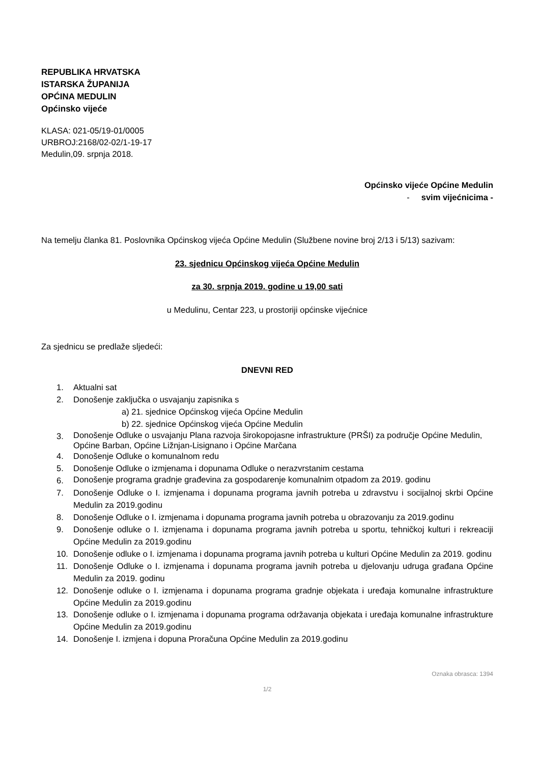REPUBLIKA HRVATSKA
ISTARSKA ŽUPANIJA
OPĆINA MEDULIN
Općinsko vijeće
KLASA: 021-05/19-01/0005
URBROJ:2168/02-02/1-19-17
Medulin,09. srpnja 2018.
Općinsko vijeće Općine Medulin
- svim vijećnicima -
Na temelju članka 81. Poslovnika Općinskog vijeća Općine Medulin (Službene novine broj 2/13 i 5/13) sazivam:
23. sjednicu Općinskog vijeća Općine Medulin
za 30. srpnja 2019. godine u 19,00 sati
u Medulinu, Centar 223, u prostoriji općinske vijećnice
Za sjednicu se predlaže sljedeći:
DNEVNI RED
1. Aktualni sat
2. Donošenje zaključka o usvajanju zapisnika s
a) 21. sjednice Općinskog vijeća Općine Medulin
b) 22. sjednice Općinskog vijeća Općine Medulin
3. Donošenje Odluke o usvajanju Plana razvoja širokopojasne infrastrukture (PRŠI) za područje Općine Medulin, Općine Barban, Općine Ližnjan-Lisignano i Općine Marčana
4. Donošenje Odluke o komunalnom redu
5. Donošenje Odluke o izmjenama i dopunama Odluke o nerazvrstanim cestama
6. Donošenje programa gradnje građevina za gospodarenje komunalnim otpadom za 2019. godinu
7. Donošenje Odluke o I. izmjenama i dopunama programa javnih potreba u zdravstvu i socijalnoj skrbi Općine Medulin za 2019.godinu
8. Donošenje Odluke o I. izmjenama i dopunama programa javnih potreba u obrazovanju za 2019.godinu
9. Donošenje odluke o I. izmjenama i dopunama programa javnih potreba u sportu, tehničkoj kulturi i rekreaciji Općine Medulin za 2019.godinu
10. Donošenje odluke o I. izmjenama i dopunama programa javnih potreba u kulturi Općine Medulin za 2019. godinu
11. Donošenje Odluke o I. izmjenama i dopunama programa javnih potreba u djelovanju udruga građana Općine Medulin za 2019. godinu
12. Donošenje odluke o I. izmjenama i dopunama programa gradnje objekata i uređaja komunalne infrastrukture Općine Medulin za 2019.godinu
13. Donošenje odluke o I. izmjenama i dopunama programa održavanja objekata i uređaja komunalne infrastrukture Općine Medulin za 2019.godinu
14. Donošenje I. izmjena i dopuna Proračuna Općine Medulin za 2019.godinu
Oznaka obrasca: 1394
1/2